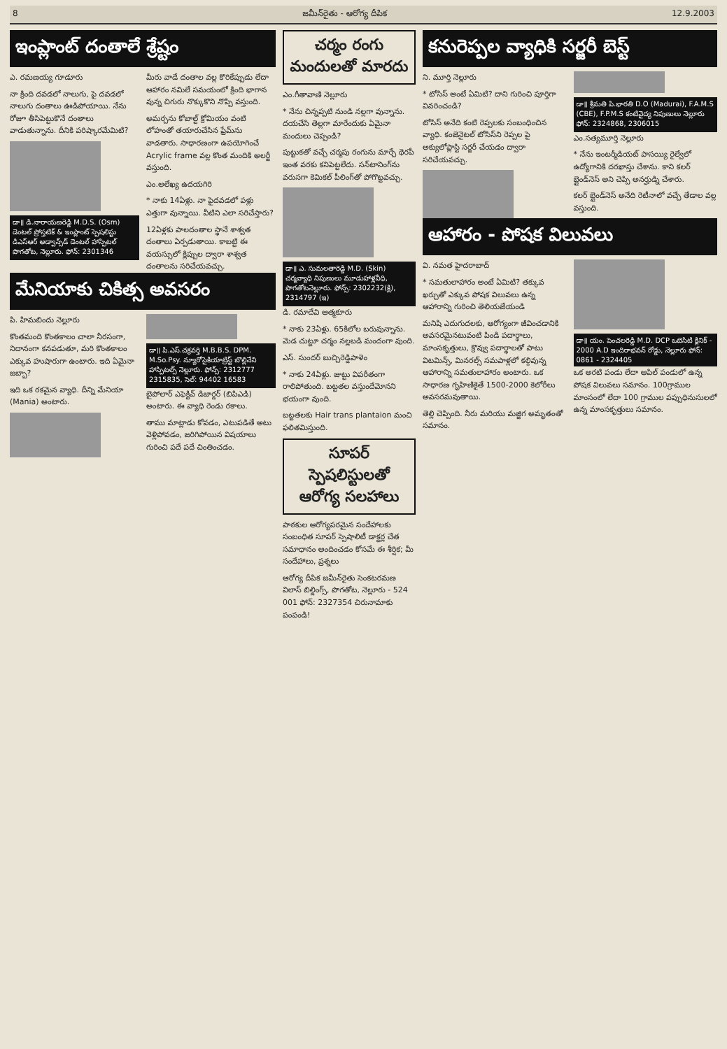8 జమీన్‌రైతు - ఆరోగ్య దీపిక 12.9.2003
ఇంప్లాంట్ దంతాలే శ్రేష్టం
ఎ. రమణయ్య గూడూరు
నా క్రింది దవడలో నాలుగు, పై దవడలో నాలుగు దంతాలు ఊడిపోయాయి. నేను రోజూ తీసిపెట్టుకొనే దంతాలు వాడుతున్నాను. దీనికి పరిష్కారమేమిటి?
డా॥ డి.నారాయణరెడ్డి M.D.S. (Osm) డెంటల్ ప్రోస్తటిక్ & ఇంప్లాంట్ స్పెషలిస్టు డిఎస్ఆర్ అడ్వాన్స్‌డ్ డెంటల్ హాస్పిటల్ పొగతోట, నెల్లూరు. ఫోన్: 2301346
మీరు వాడే దంతాల వల్ల కొరికేప్పుడు లేదా ఆహారం నమిలే సమయంలో క్రింది భాగాన వున్న చిగురు నొక్కుకొని నొప్పి వస్తుంది.
అమర్చను కోబాల్ట్ క్రోమియం వంటి లోహంతో తయారుచేసిన ఫ్రేమ్‌ను వాడతారు. సాధారణంగా ఉపయోగించే Acrylic frame వల్ల కొంత మందికి అలర్జీ వస్తుంది.
ఎం.అలేఖ్య ఉదయగిరి
* నాకు 14ఏళ్లు. నా పైదవడలో పళ్లు ఎత్తుగా వున్నాయి. వీటిని ఎలా సరిచేస్తారు?
12ఏళ్లకు పాలదంతాల స్థానే శాశ్వత దంతాలు ఏర్పడుతాయి. కాబట్టి ఈ వయస్సులో క్లిప్పుల ద్వారా శాశ్వత దంతాలను సరిచేయవచ్చు.
మేనియాకు చికిత్స అవసరం
పి. హిమబిందు నెల్లూరు
కొంతమంది కొంతకాలం చాలా నీరసంగా, నిదానంగా కనపడుతూ, మరి కొంతకాలం ఎక్కువ హుషారుగా ఉంటారు. ఇది ఏమైనా జబ్బా?
ఇది ఒక రకమైన వ్యాధి. దీన్ని మేనియా (Mania) అంటారు.
డా॥ పి.ఎస్.చక్రవర్తి M.B.B.S. DPM. M.So.Psy. న్యూరోసైకియాట్రిస్ట్ బొల్లినేని హాస్పిటల్స్ నెల్లూరు. ఫోన్స్: 2312777 2315835, సెల్: 94402 16583
బైపోలార్ ఎఫెక్టివ్ డిజార్డర్ (బిపిఎడి) అంటారు. ఈ వ్యాధి రెండు రకాలు.
తాము మాట్లాడు కోవడం, ఎటుపడితే అటు వెళ్లిపోవడం, జరిగిపోయిన విషయాలు గురించి పదే పదే చింతించడం.
చర్మం రంగు మందులతో మారదు
ఎం.గీతావాణి నెల్లూరు
* నేను చిన్నప్పటి నుండి నల్లగా వున్నాను. దయచేసి తెల్లగా మారేందుకు ఏమైనా మందులు చెప్పండి?
పుట్టుకతో వచ్చే చర్మపు రంగును మార్చే థెరపీ ఇంత వరకు కనిపెట్టలేదు. సన్‌టానింగ్‌ను వరుసగా కెమికల్ పీలింగ్‌తో పోగొట్టవచ్చు.
డా॥ ఎ. సుమలతారెడ్డి M.D. (Skin) చర్మవ్యాధి నిపుణులు మూడుహాళ్లవీధి, పొగతోటనెల్లూరు. ఫోన్స్: 2302232(క్లి), 2314797 (ఇ)
డి. రమాదేవి ఆత్మకూరు
* నాకు 23ఏళ్లు. 65కిలోల బరువున్నాను. మెడ చుట్టూ చర్మం నల్లబడి మందంగా వుంది.
ఎస్. సుందర్ బుచ్చిరెడ్డిపాళెం
* నాకు 24ఏళ్లు. జుట్టు విపరీతంగా రాలిపోతుంది. బట్టతల వస్తుందేమోనని భయంగా వుంది.
బట్టతలకు Hair trans plantaion మంచి ఫలితమిస్తుంది.
సూపర్ స్పెషలిస్టులతో ఆరోగ్య సలహాలు
పాఠకుల ఆరోగ్యపరమైన సందేహాలకు సంబంధిత సూపర్ స్పెషాలిటీ డాక్టర్ల చేత సమాధానం అందించడం కోసమే ఈ శీర్షిక; మీ సందేహాలు, ప్రశ్నలు
ఆరోగ్య దీపిక జమీన్‌రైతు సెంకటరమణ విలాస్ బిల్డింగ్స్, పొగతోట, నెల్లూరు - 524 001 ఫోన్: 2327354 చిరునామాకు పంపండి!
కనురెప్పల వ్యాధికి సర్జరీ బెస్ట్
ని. మూర్తి నెల్లూరు
* టోసిస్ అంటే ఏమిటి? దాని గురించి పూర్తిగా వివరించండి?
టోసిస్ అనేది కంటి రెప్పలకు సంబంధించిన వ్యాధి. కంజెనైటల్ టోసిస్‌ని రెప్పల పై అక్యులోప్లాస్టి సర్జరీ చేయడం ద్వారా సరిచేయవచ్చు.
డా॥ శ్రీమతి పి.భారతి D.O (Madurai), F.A.M.S (CBE), F.P.M.S కంటివైద్య నిపుణులు నెల్లూరు ఫోన్: 2324868, 2306015
ఎం.సత్యమూర్తి నెల్లూరు
* నేను ఇంటర్మీడియట్ పాసయ్యి రైల్వేలో ఉద్యోగానికి దరఖాస్తు చేశాను. కాని కలర్ బ్లైండ్‌నెస్ అని చెప్పి అనర్హుడ్ని చేశారు.
కలర్ బ్లైండ్‌నెస్ అనేది రెటీనాలో వచ్చే తేడాల వల్ల వస్తుంది.
ఆహారం - పోషక విలువలు
వి. నమత హైదరాబాద్
* సమతులాహారం అంటే ఏమిటి? తక్కువ ఖర్చుతో ఎక్కువ పోషక విలువలు ఉన్న ఆహారాన్ని గురించి తెలియజేయండి
మనిషి ఎదుగుదలకు, ఆరోగ్యంగా జీవించడానికి అవసరమైనటువంటి పిండి పదార్థాలు, మాంసకృత్తులు, క్రొవ్వు పదార్థాలతో పాటు విటమిన్స్, మినరల్స్ సమపాళ్లలో కల్గివున్న ఆహారాన్ని సమతులాహారం అంటారు. ఒక సాధారణ గృహిణికైతే 1500-2000 కెలోరీలు అవసరమవుతాయి.
తెల్లి చెప్పింది. నీరు మరియు మజ్జిగ అమృతంతో సమానం.
డా॥ యం. పెంచలరెడ్డి M.D. DCP ఒబెసిటి క్లినిక్ - 2000 A.D ఇందిరాభవన్ రోడ్డు, నెల్లూరు ఫోన్: 0861 - 2324405
ఒక అరటి పండు లేదా ఆపిల్ పండులో ఉన్న పోషక విలువలు సమానం. 100గ్రాముల మాంసంలో లేదా 100 గ్రాముల పప్పుధినుసులలో ఉన్న మాంసకృత్తులు సమానం.